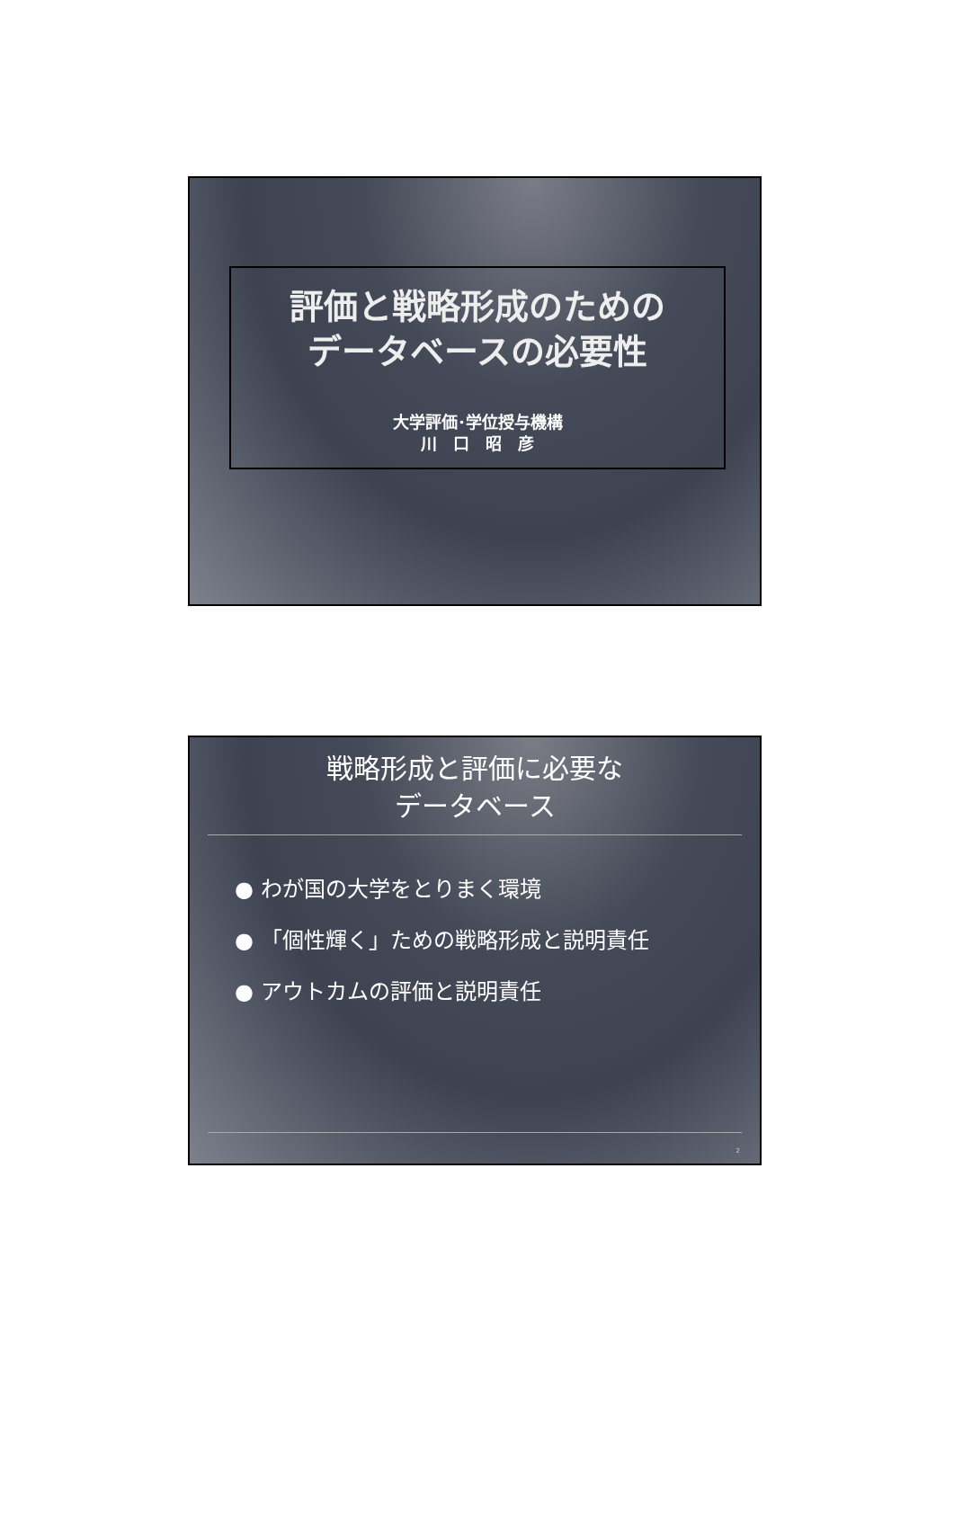評価と戦略形成のための
データベースの必要性
大学評価･学位授与機構
川　口　昭　彦
戦略形成と評価に必要な
データベース
● わが国の大学をとりまく環境
● 「個性輝く」ための戦略形成と説明責任
● アウトカムの評価と説明責任
2